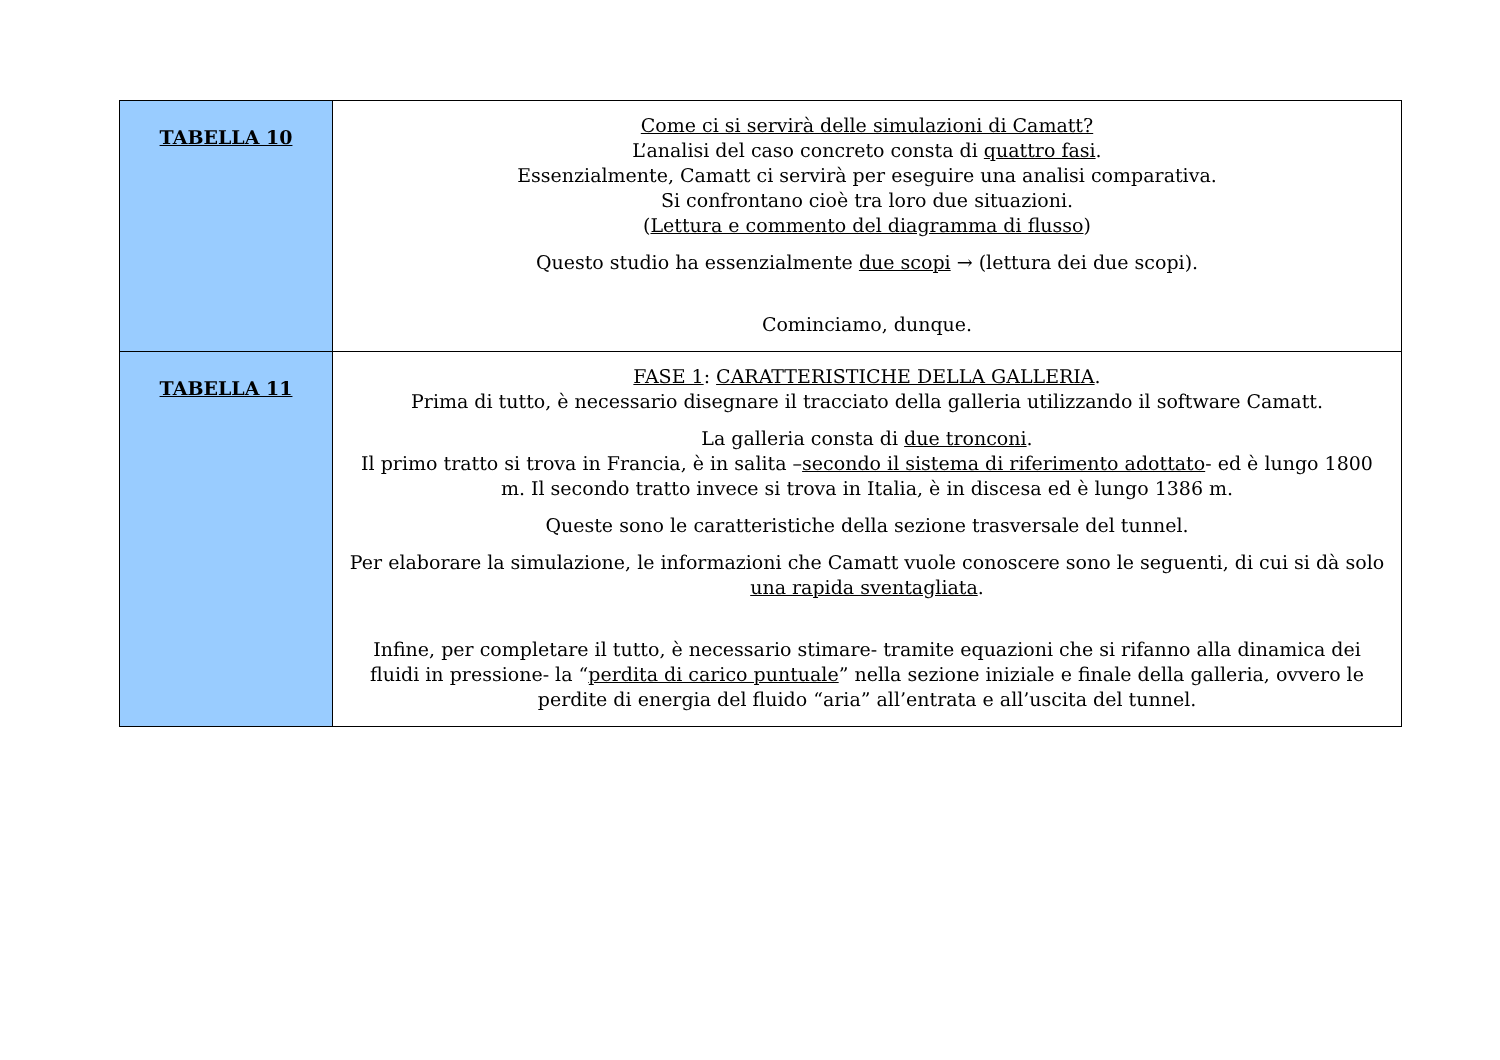| TABELLA 10 | Come ci si servirà delle simulazioni di Camatt? L’analisi del caso concreto consta di quattro fasi . Essenzialmente, Camatt ci servirà per eseguire una analisi comparativa. Si confrontano cioè tra loro due situazioni. ( Lettura e commento del diagramma di flusso ) Questo studio ha essenzialmente due scopi → (lettura dei due scopi). Cominciamo, dunque. |
| TABELLA 11 | FASE 1 : CARATTERISTICHE DELLA GALLERIA . Prima di tutto, è necessario disegnare il tracciato della galleria utilizzando il software Camatt. La galleria consta di due tronconi . Il primo tratto si trova in Francia, è in salita – secondo il sistema di riferimento adottato - ed è lungo 1800 m. Il secondo tratto invece si trova in Italia, è in discesa ed è lungo 1386 m. Queste sono le caratteristiche della sezione trasversale del tunnel. Per elaborare la simulazione, le informazioni che Camatt vuole conoscere sono le seguenti, di cui si dà solo una rapida sventagliata . Infine, per completare il tutto, è necessario stimare- tramite equazioni che si rifanno alla dinamica dei fluidi in pressione- la “ perdita di carico puntuale ” nella sezione iniziale e finale della galleria, ovvero le perdite di energia del fluido “aria” all’entrata e all’uscita del tunnel. |